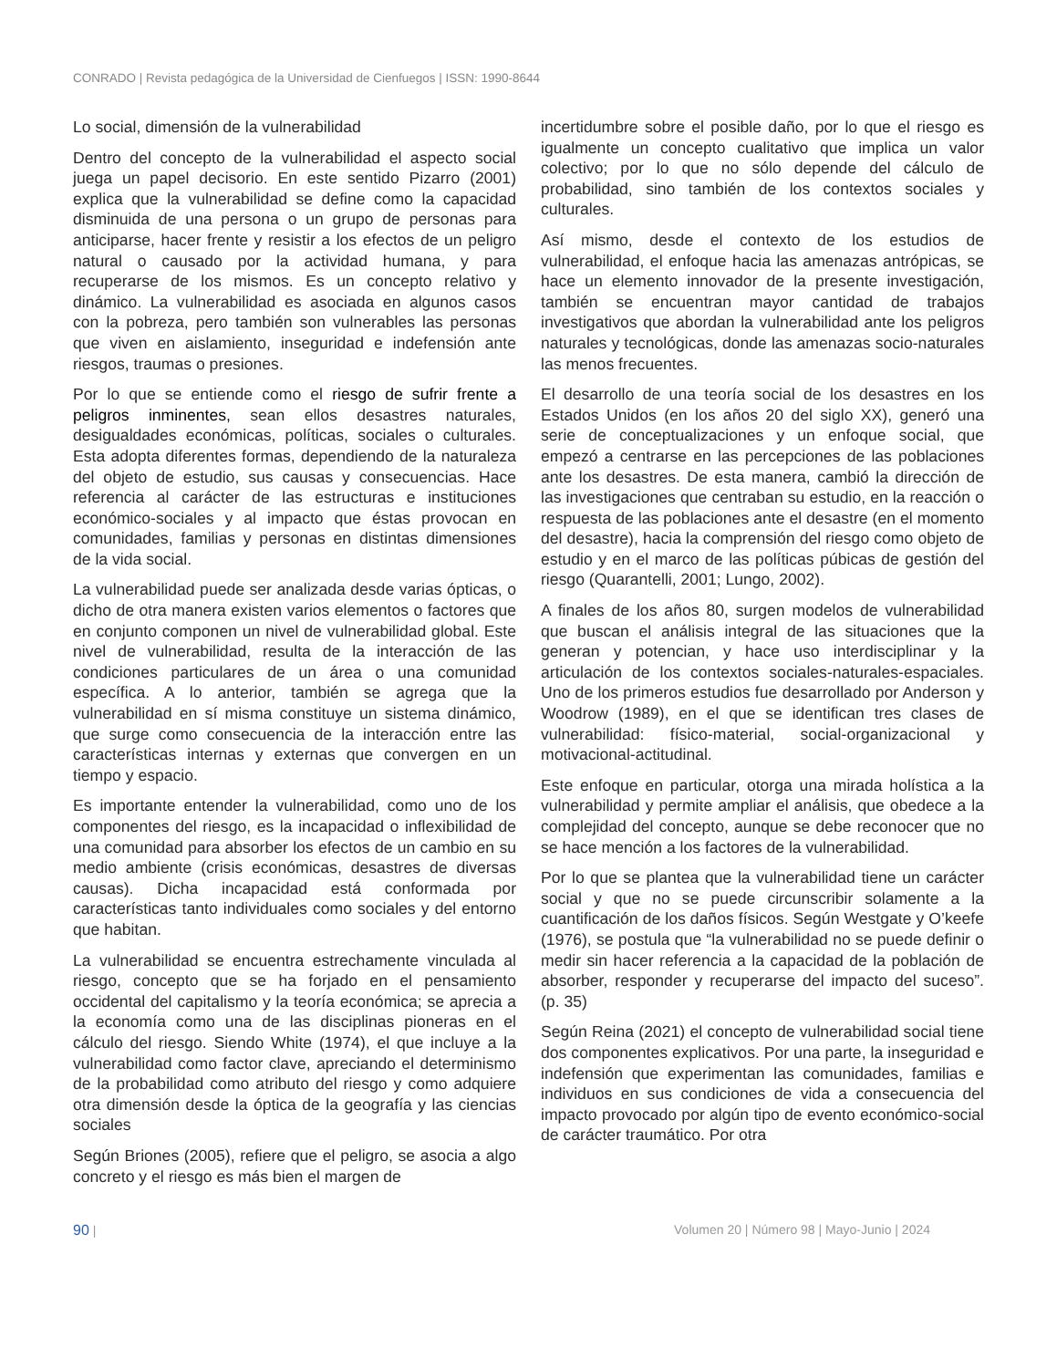CONRADO | Revista pedagógica de la Universidad de Cienfuegos | ISSN: 1990-8644
Lo social, dimensión de la vulnerabilidad
Dentro del concepto de la vulnerabilidad el aspecto social juega un papel decisorio. En este sentido Pizarro (2001) explica que la vulnerabilidad se define como la capacidad disminuida de una persona o un grupo de personas para anticiparse, hacer frente y resistir a los efectos de un peligro natural o causado por la actividad humana, y para recuperarse de los mismos. Es un concepto relativo y dinámico. La vulnerabilidad es asociada en algunos casos con la pobreza, pero también son vulnerables las personas que viven en aislamiento, inseguridad e indefensión ante riesgos, traumas o presiones.
Por lo que se entiende como el riesgo de sufrir frente a peligros inminentes, sean ellos desastres naturales, desigualdades económicas, políticas, sociales o culturales. Esta adopta diferentes formas, dependiendo de la naturaleza del objeto de estudio, sus causas y consecuencias. Hace referencia al carácter de las estructuras e instituciones económico-sociales y al impacto que éstas provocan en comunidades, familias y personas en distintas dimensiones de la vida social.
La vulnerabilidad puede ser analizada desde varias ópticas, o dicho de otra manera existen varios elementos o factores que en conjunto componen un nivel de vulnerabilidad global. Este nivel de vulnerabilidad, resulta de la interacción de las condiciones particulares de un área o una comunidad específica. A lo anterior, también se agrega que la vulnerabilidad en sí misma constituye un sistema dinámico, que surge como consecuencia de la interacción entre las características internas y externas que convergen en un tiempo y espacio.
Es importante entender la vulnerabilidad, como uno de los componentes del riesgo, es la incapacidad o inflexibilidad de una comunidad para absorber los efectos de un cambio en su medio ambiente (crisis económicas, desastres de diversas causas). Dicha incapacidad está conformada por características tanto individuales como sociales y del entorno que habitan.
La vulnerabilidad se encuentra estrechamente vinculada al riesgo, concepto que se ha forjado en el pensamiento occidental del capitalismo y la teoría económica; se aprecia a la economía como una de las disciplinas pioneras en el cálculo del riesgo. Siendo White (1974), el que incluye a la vulnerabilidad como factor clave, apreciando el determinismo de la probabilidad como atributo del riesgo y como adquiere otra dimensión desde la óptica de la geografía y las ciencias sociales
Según Briones (2005), refiere que el peligro, se asocia a algo concreto y el riesgo es más bien el margen de
incertidumbre sobre el posible daño, por lo que el riesgo es igualmente un concepto cualitativo que implica un valor colectivo; por lo que no sólo depende del cálculo de probabilidad, sino también de los contextos sociales y culturales.
Así mismo, desde el contexto de los estudios de vulnerabilidad, el enfoque hacia las amenazas antrópicas, se hace un elemento innovador de la presente investigación, también se encuentran mayor cantidad de trabajos investigativos que abordan la vulnerabilidad ante los peligros naturales y tecnológicas, donde las amenazas socio-naturales las menos frecuentes.
El desarrollo de una teoría social de los desastres en los Estados Unidos (en los años 20 del siglo XX), generó una serie de conceptualizaciones y un enfoque social, que empezó a centrarse en las percepciones de las poblaciones ante los desastres. De esta manera, cambió la dirección de las investigaciones que centraban su estudio, en la reacción o respuesta de las poblaciones ante el desastre (en el momento del desastre), hacia la comprensión del riesgo como objeto de estudio y en el marco de las políticas púbicas de gestión del riesgo (Quarantelli, 2001; Lungo, 2002).
A finales de los años 80, surgen modelos de vulnerabilidad que buscan el análisis integral de las situaciones que la generan y potencian, y hace uso interdisciplinar y la articulación de los contextos sociales-naturales-espaciales. Uno de los primeros estudios fue desarrollado por Anderson y Woodrow (1989), en el que se identifican tres clases de vulnerabilidad: físico-material, social-organizacional y motivacional-actitudinal.
Este enfoque en particular, otorga una mirada holística a la vulnerabilidad y permite ampliar el análisis, que obedece a la complejidad del concepto, aunque se debe reconocer que no se hace mención a los factores de la vulnerabilidad.
Por lo que se plantea que la vulnerabilidad tiene un carácter social y que no se puede circunscribir solamente a la cuantificación de los daños físicos. Según Westgate y O’keefe (1976), se postula que “la vulnerabilidad no se puede definir o medir sin hacer referencia a la capacidad de la población de absorber, responder y recuperarse del impacto del suceso”. (p. 35)
Según Reina (2021) el concepto de vulnerabilidad social tiene dos componentes explicativos. Por una parte, la inseguridad e indefensión que experimentan las comunidades, familias e individuos en sus condiciones de vida a consecuencia del impacto provocado por algún tipo de evento económico-social de carácter traumático. Por otra
90 | Volumen 20 | Número 98 | Mayo-Junio | 2024